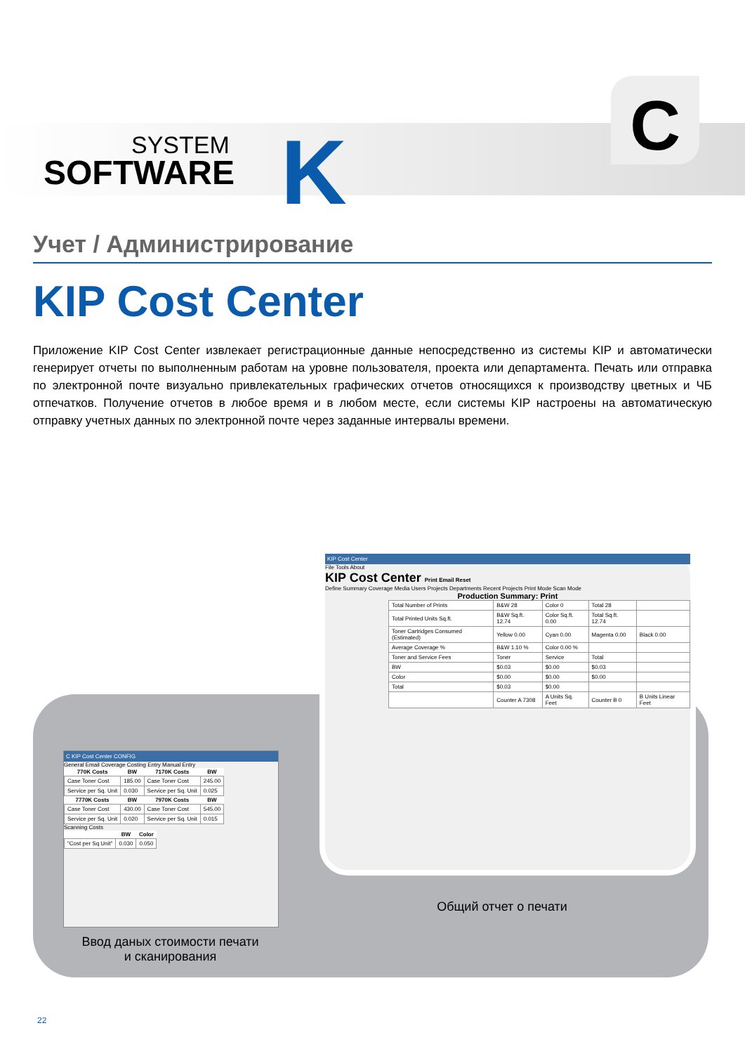SYSTEM
SOFTWARE
K
C
Учет / Администрирование
KIP Cost Center
Приложение KIP Cost Center извлекает регистрационные данные непосредственно из системы KIP и автоматически генерирует отчеты по выполненным работам на уровне пользователя, проекта или департамента. Печать или отправка по электронной почте визуально привлекательных графических отчетов относящихся к производству цветных и ЧБ отпечатков. Получение отчетов в любое время и в любом месте, если системы KIP настроены на автоматическую отправку учетных данных по электронной почте через заданные интервалы времени.
C KIP Cost Center CONFIG
General Email Coverage Costing Entry Manual Entry
| 770K Costs | BW | 7170K Costs | BW |
| --- | --- | --- | --- |
| Case Toner Cost | 185.00 | Case Toner Cost | 245.00 |
| Service per Sq. Unit | 0.030 | Service per Sq. Unit | 0.025 |
| 7770K Costs | BW | 7970K Costs | BW |
| Case Toner Cost | 430.00 | Case Toner Cost | 545.00 |
| Service per Sq. Unit | 0.020 | Service per Sq. Unit | 0.015 |
Scanning Costs
| | BW | Color |
| --- | --- | --- |
| "Cost per Sq Unit" | 0.030 | 0.050 |
KIP Cost Center
File Tools About
KIP Cost Center Print Email Reset
Define Summary Coverage Media Users Projects Departments Recent Projects Print Mode Scan Mode
Production Summary: Print
| Total Number of Prints | B&W 28 | Color 0 | Total 28 | |
| Total Printed Units Sq.ft. | B&W Sq.ft. 12.74 | Color Sq.ft. 0.00 | Total Sq.ft. 12.74 | |
| Toner Cartridges Consumed (Estimated) | Yellow 0.00 | Cyan 0.00 | Magenta 0.00 | Black 0.00 |
| Average Coverage % | B&W 1.10 % | Color 0.00 % | | |
| Toner and Service Fees | Toner | Service | Total | |
| BW | $0.03 | $0.00 | $0.03 | |
| Color | $0.00 | $0.00 | $0.00 | |
| Total | $0.03 | $0.00 | | |
| | Counter A 7308 | A Units Sq. Feet | Counter B 0 | B Units Linear Feet |
Общий отчет о печати
Ввод даных стоимости печати
и сканирования
22